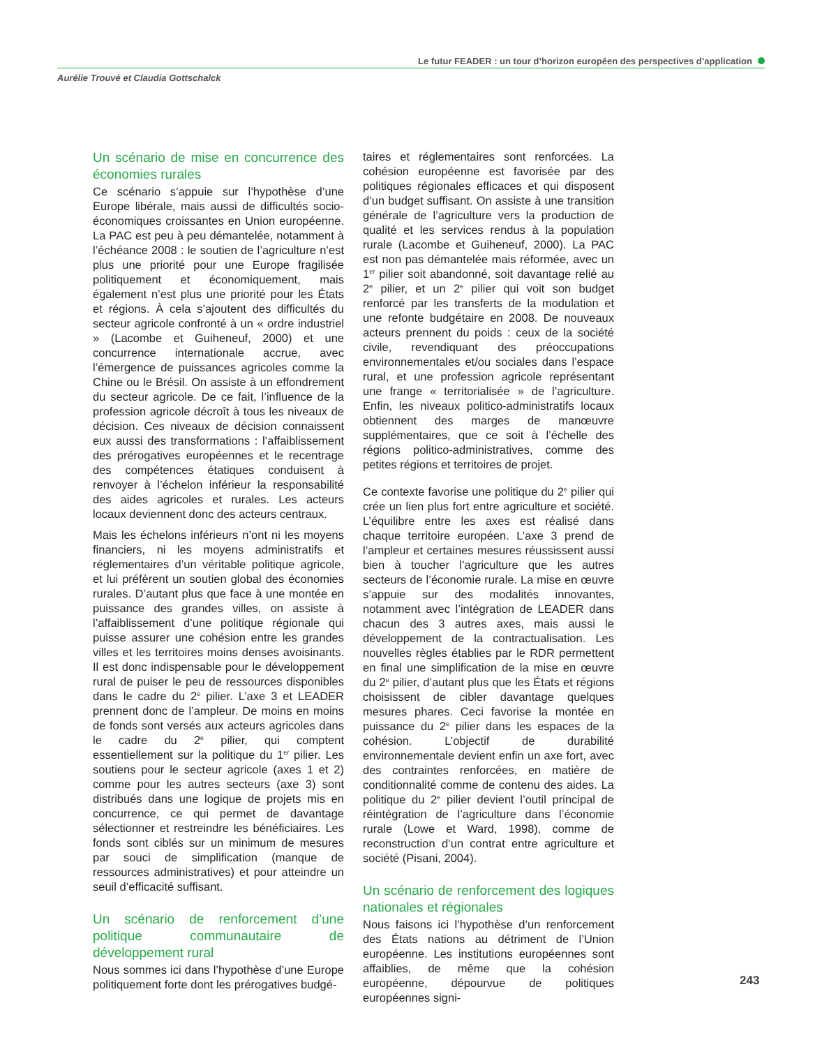Le futur FEADER : un tour d’horizon européen des perspectives d’application
Aurélie Trouvé et Claudia Gottschalck
Un scénario de mise en concurrence des économies rurales
Ce scénario s’appuie sur l’hypothèse d’une Europe libérale, mais aussi de difficultés socio-économiques croissantes en Union européenne. La PAC est peu à peu démantelée, notamment à l’échéance 2008 : le soutien de l’agriculture n’est plus une priorité pour une Europe fragilisée politiquement et économiquement, mais également n’est plus une priorité pour les États et régions. À cela s’ajoutent des difficultés du secteur agricole confronté à un « ordre industriel » (Lacombe et Guiheneuf, 2000) et une concurrence internationale accrue, avec l’émergence de puissances agricoles comme la Chine ou le Brésil. On assiste à un effondrement du secteur agricole. De ce fait, l’influence de la profession agricole décroît à tous les niveaux de décision. Ces niveaux de décision connaissent eux aussi des transformations : l’affaiblissement des prérogatives européennes et le recentrage des compétences étatiques conduisent à renvoyer à l’échelon inférieur la responsabilité des aides agricoles et rurales. Les acteurs locaux deviennent donc des acteurs centraux.
Mais les échelons inférieurs n’ont ni les moyens financiers, ni les moyens administratifs et réglementaires d’un véritable politique agricole, et lui préfèrent un soutien global des économies rurales. D’autant plus que face à une montée en puissance des grandes villes, on assiste à l’affaiblissement d’une politique régionale qui puisse assurer une cohésion entre les grandes villes et les territoires moins denses avoisinants. Il est donc indispensable pour le développement rural de puiser le peu de ressources disponibles dans le cadre du 2<sup>e</sup> pilier. L’axe 3 et LEADER prennent donc de l’ampleur. De moins en moins de fonds sont versés aux acteurs agricoles dans le cadre du 2<sup>e</sup> pilier, qui comptent essentiellement sur la politique du 1<sup>er</sup> pilier. Les soutiens pour le secteur agricole (axes 1 et 2) comme pour les autres secteurs (axe 3) sont distribués dans une logique de projets mis en concurrence, ce qui permet de davantage sélectionner et restreindre les bénéficiaires. Les fonds sont ciblés sur un minimum de mesures par souci de simplification (manque de ressources administratives) et pour atteindre un seuil d’efficacité suffisant.
Un scénario de renforcement d’une politique communautaire de développement rural
Nous sommes ici dans l’hypothèse d’une Europe politiquement forte dont les prérogatives budgé-
taires et réglementaires sont renforcées. La cohésion européenne est favorisée par des politiques régionales efficaces et qui disposent d’un budget suffisant. On assiste à une transition générale de l’agriculture vers la production de qualité et les services rendus à la population rurale (Lacombe et Guiheneuf, 2000). La PAC est non pas démantelée mais réformée, avec un 1<sup>er</sup> pilier soit abandonné, soit davantage relié au 2<sup>e</sup> pilier, et un 2<sup>e</sup> pilier qui voit son budget renforcé par les transferts de la modulation et une refonte budgétaire en 2008. De nouveaux acteurs prennent du poids : ceux de la société civile, revendiquant des préoccupations environnementales et/ou sociales dans l’espace rural, et une profession agricole représentant une frange « territorialisée » de l’agriculture. Enfin, les niveaux politico-administratifs locaux obtiennent des marges de manœuvre supplémentaires, que ce soit à l’échelle des régions politico-administratives, comme des petites régions et territoires de projet.
Ce contexte favorise une politique du 2<sup>e</sup> pilier qui crée un lien plus fort entre agriculture et société. L’équilibre entre les axes est réalisé dans chaque territoire européen. L’axe 3 prend de l’ampleur et certaines mesures réussissent aussi bien à toucher l’agriculture que les autres secteurs de l’économie rurale. La mise en œuvre s’appuie sur des modalités innovantes, notamment avec l’intégration de LEADER dans chacun des 3 autres axes, mais aussi le développement de la contractualisation. Les nouvelles règles établies par le RDR permettent en final une simplification de la mise en œuvre du 2<sup>e</sup> pilier, d’autant plus que les États et régions choisissent de cibler davantage quelques mesures phares. Ceci favorise la montée en puissance du 2<sup>e</sup> pilier dans les espaces de la cohésion. L’objectif de durabilité environnementale devient enfin un axe fort, avec des contraintes renforcées, en matière de conditionnalité comme de contenu des aides. La politique du 2<sup>e</sup> pilier devient l’outil principal de réintégration de l’agriculture dans l’économie rurale (Lowe et Ward, 1998), comme de reconstruction d’un contrat entre agriculture et société (Pisani, 2004).
Un scénario de renforcement des logiques nationales et régionales
Nous faisons ici l’hypothèse d’un renforcement des États nations au détriment de l’Union européenne. Les institutions européennes sont affaiblies, de même que la cohésion européenne, dépourvue de politiques européennes signi-
243